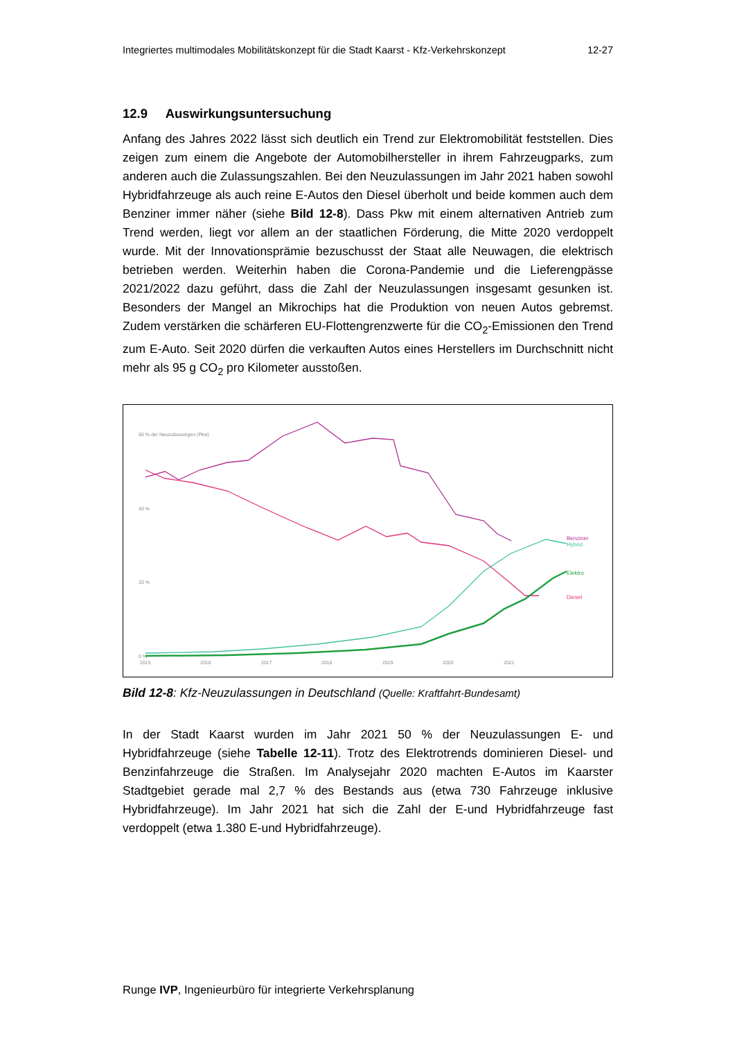Integriertes multimodales Mobilitätskonzept für die Stadt Kaarst - Kfz-Verkehrskonzept 12-27
12.9 Auswirkungsuntersuchung
Anfang des Jahres 2022 lässt sich deutlich ein Trend zur Elektromobilität feststellen. Dies zeigen zum einem die Angebote der Automobilhersteller in ihrem Fahrzeugparks, zum anderen auch die Zulassungszahlen. Bei den Neuzulassungen im Jahr 2021 haben sowohl Hybridfahrzeuge als auch reine E-Autos den Diesel überholt und beide kommen auch dem Benziner immer näher (siehe Bild 12-8). Dass Pkw mit einem alternativen Antrieb zum Trend werden, liegt vor allem an der staatlichen Förderung, die Mitte 2020 verdoppelt wurde. Mit der Innovationsprämie bezuschusst der Staat alle Neuwagen, die elektrisch betrieben werden. Weiterhin haben die Corona-Pandemie und die Lieferengpässe 2021/2022 dazu geführt, dass die Zahl der Neuzulassungen insgesamt gesunken ist. Besonders der Mangel an Mikrochips hat die Produktion von neuen Autos gebremst. Zudem verstärken die schärferen EU-Flottengrenzwerte für die CO<sub>2</sub>-Emissionen den Trend zum E-Auto. Seit 2020 dürfen die verkauften Autos eines Herstellers im Durchschnitt nicht mehr als 95 g CO<sub>2</sub> pro Kilometer ausstoßen.
60 % der Neuzulassungen (Pkw)
40 %
20 %
0 %
2015
2016
2017
2018
2019
2020
2021
Benziner
Hybrid
Elektro
Diesel
Bild 12-8: Kfz-Neuzulassungen in Deutschland (Quelle: Kraftfahrt-Bundesamt)
In der Stadt Kaarst wurden im Jahr 2021 50 % der Neuzulassungen E- und Hybridfahrzeuge (siehe Tabelle 12-11). Trotz des Elektrotrends dominieren Diesel- und Benzinfahrzeuge die Straßen. Im Analysejahr 2020 machten E-Autos im Kaarster Stadtgebiet gerade mal 2,7 % des Bestands aus (etwa 730 Fahrzeuge inklusive Hybridfahrzeuge). Im Jahr 2021 hat sich die Zahl der E-und Hybridfahrzeuge fast verdoppelt (etwa 1.380 E-und Hybridfahrzeuge).
Runge IVP, Ingenieurbüro für integrierte Verkehrsplanung